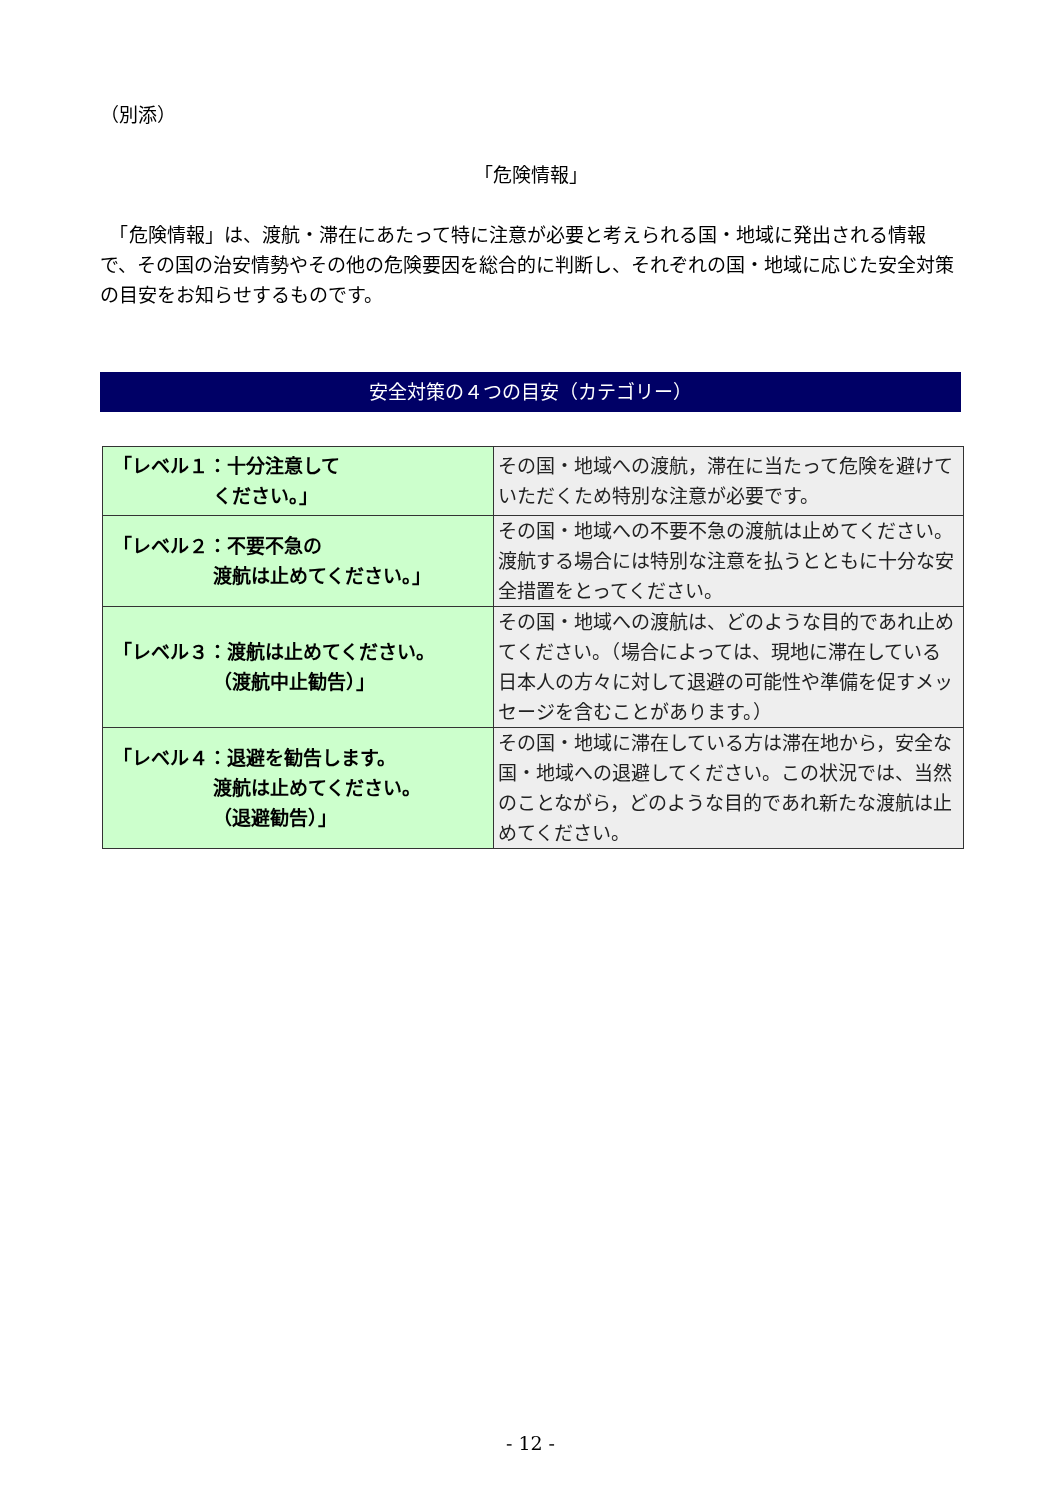（別添）
「危険情報」
　「危険情報」は、渡航・滞在にあたって特に注意が必要と考えられる国・地域に発出される情報で、その国の治安情勢やその他の危険要因を総合的に判断し、それぞれの国・地域に応じた安全対策の目安をお知らせするものです。
安全対策の４つの目安（カテゴリー）
| 「レベル１：十分注意して ください。」 | その国・地域への渡航，滞在に当たって危険を避けていただくため特別な注意が必要です。 |
| 「レベル２：不要不急の 渡航は止めてください。」 | その国・地域への不要不急の渡航は止めてください。渡航する場合には特別な注意を払うとともに十分な安全措置をとってください。 |
| 「レベル３：渡航は止めてください。 （渡航中止勧告）」 | その国・地域への渡航は、どのような目的であれ止めてください。（場合によっては、現地に滞在している日本人の方々に対して退避の可能性や準備を促すメッセージを含むことがあります。） |
| 「レベル４：退避を勧告します。 渡航は止めてください。 （退避勧告）」 | その国・地域に滞在している方は滞在地から，安全な国・地域への退避してください。この状況では、当然のことながら，どのような目的であれ新たな渡航は止めてください。 |
- 12 -